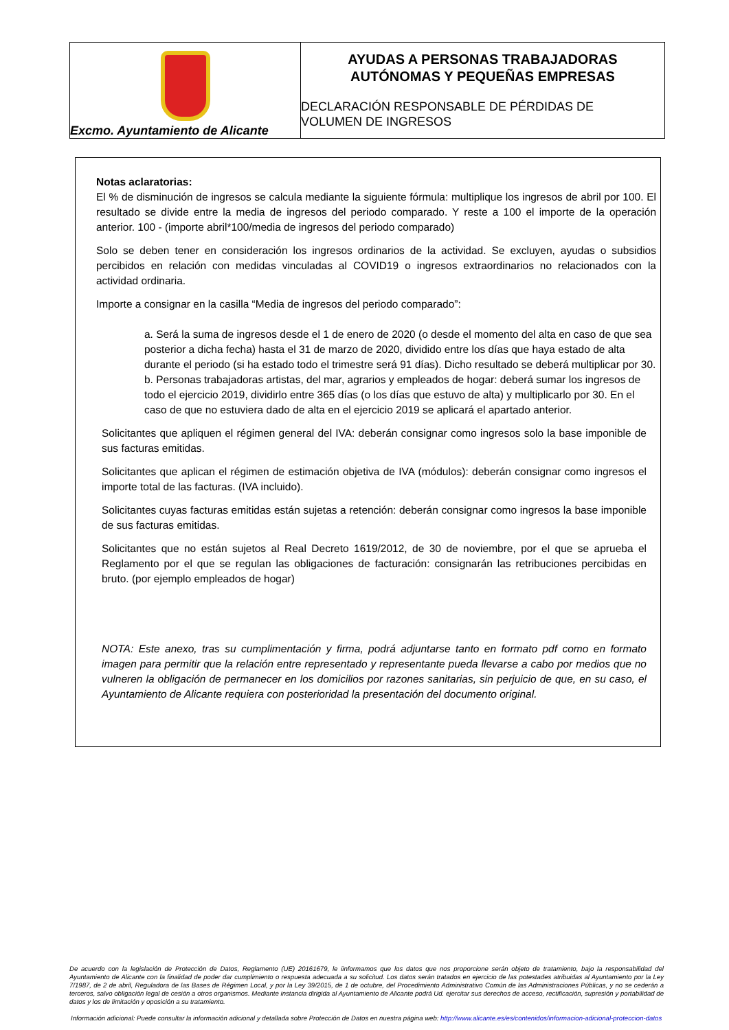Excmo. Ayuntamiento de Alicante
AYUDAS A PERSONAS TRABAJADORAS
AUTÓNOMAS Y PEQUEÑAS EMPRESAS
DECLARACIÓN RESPONSABLE DE PÉRDIDAS DE
VOLUMEN DE INGRESOS
Notas aclaratorias:
El % de disminución de ingresos se calcula mediante la siguiente fórmula: multiplique los ingresos de abril por 100. El resultado se divide entre la media de ingresos del periodo comparado. Y reste a 100 el importe de la operación anterior. 100 - (importe abril*100/media de ingresos del periodo comparado)
Solo se deben tener en consideración los ingresos ordinarios de la actividad. Se excluyen, ayudas o subsidios percibidos en relación con medidas vinculadas al COVID19 o ingresos extraordinarios no relacionados con la actividad ordinaria.
Importe a consignar en la casilla “Media de ingresos del periodo comparado”:
a. Será la suma de ingresos desde el 1 de enero de 2020 (o desde el momento del alta en caso de que sea posterior a dicha fecha) hasta el 31 de marzo de 2020, dividido entre los días que haya estado de alta durante el periodo (si ha estado todo el trimestre será 91 días). Dicho resultado se deberá multiplicar por 30.
b. Personas trabajadoras artistas, del mar, agrarios y empleados de hogar: deberá sumar los ingresos de todo el ejercicio 2019, dividirlo entre 365 días (o los días que estuvo de alta) y multiplicarlo por 30. En el caso de que no estuviera dado de alta en el ejercicio 2019 se aplicará el apartado anterior.
Solicitantes que apliquen el régimen general del IVA: deberán consignar como ingresos solo la base imponible de sus facturas emitidas.
Solicitantes que aplican el régimen de estimación objetiva de IVA (módulos): deberán consignar como ingresos el importe total de las facturas. (IVA incluido).
Solicitantes cuyas facturas emitidas están sujetas a retención: deberán consignar como ingresos la base imponible de sus facturas emitidas.
Solicitantes que no están sujetos al Real Decreto 1619/2012, de 30 de noviembre, por el que se aprueba el Reglamento por el que se regulan las obligaciones de facturación: consignarán las retribuciones percibidas en bruto. (por ejemplo empleados de hogar)
NOTA: Este anexo, tras su cumplimentación y firma, podrá adjuntarse tanto en formato pdf como en formato imagen para permitir que la relación entre representado y representante pueda llevarse a cabo por medios que no vulneren la obligación de permanecer en los domicilios por razones sanitarias, sin perjuicio de que, en su caso, el Ayuntamiento de Alicante requiera con posterioridad la presentación del documento original.
De acuerdo con la legislación de Protección de Datos, Reglamento (UE) 20161679, le iinformamos que los datos que nos proporcione serán objeto de tratamiento, bajo la responsabilidad del Ayuntamiento de Alicante con la finalidad de poder dar cumplimiento o respuesta adecuada a su solicitud. Los datos serán tratados en ejercicio de las potestades atribuidas al Ayuntamiento por la Ley 7/1987, de 2 de abril, Reguladora de las Bases de Régimen Local, y por la Ley 39/2015, de 1 de octubre, del Procedimiento Administrativo Común de las Administraciones Públicas, y no se cederán a terceros, salvo obligación legal de cesión a otros organismos. Mediante instancia dirigida al Ayuntamiento de Alicante podrá Ud. ejercitar sus derechos de acceso, rectificación, supresión y portabilidad de datos y los de limitación y oposición a su tratamiento.
Información adicional: Puede consultar la información adicional y detallada sobre Protección de Datos en nuestra página web: http://www.alicante.es/es/contenidos/informacion-adicional-proteccion-datos